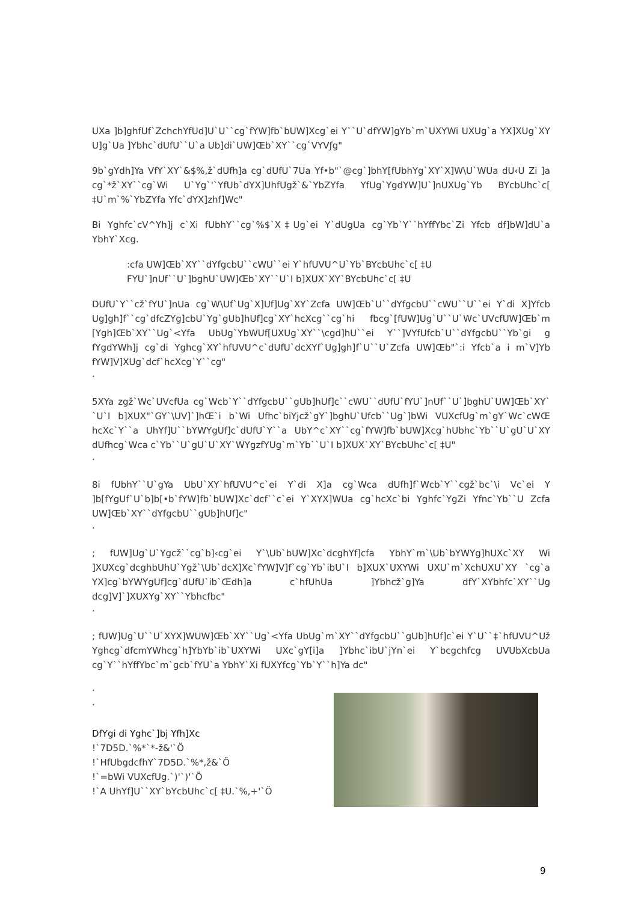UXa ]b]ghfUf`ZchchYfUd]U`U``cg`fYW]fb`bUW]Xcg`ei Y``U`dfYW]gYb`m`UXYWi UXUg`a YX]XUg`XY U]g`Ua ]Ybhc`dUfU``U`a Ub]di`UW]Œb`XY``cg`VYVƒg"
9b`gYdh]Ya VfY`XY`&$%,ž`dUfh]a cg`dUfU`7Ua Yf•b"`@cg`]bhY[fUbhYg`XY`X]W\U`WUa dU‹U Zi ]a cg`*ž`XY``cg`Wi U`Yg`'`YfUb`dYX]UhfUgž`&`YbZYfa YfUg`YgdYW]U`]nUXUg`Yb BYcbUhc`c[ ‡U`m`%`YbZYfa Yfc`dYX]zhf]Wc"
Bi Yghfc`cV^Yh]j c`Xi fUbhY``cg`%$`X‡Ug`ei Y`dUgUa cg`Yb`Y``hYffYbc`Zi Yfcb df]bW]dU`a YbhY`Xcg.
:cfa UW]Œb`XY``dYfgcbU``cWU``ei Y`hfUVU^U`Yb`BYcbUhc`c[ ‡U
FYU`]nUf``U`]bghU`UW]Œb`XY``U`I b]XUX`XY`BYcbUhc`c[ ‡U
DUfU`Y``cž`fYU`]nUa cg`W\Uf`Ug`X]Uf]Ug`XY`Zcfa UW]Œb`U``dYfgcbU``cWU``U``ei Y`di X]Yfcb Ug]gh]f``cg`dfcZYg]cbU`Yg`gUb]hUf]cg`XY`hcXcg``cg`hi fbcg`[fUW]Ug`U``U`Wc`UVcfUW]Œb`m [Ygh]Œb`XY``Ug`<Yfa UbUg`YbWUf[UXUg`XY``\cgd]hU``ei Y``]VYfUfcb`U``dYfgcbU``Yb`gi g fYgdYWh]j cg`di Yghcg`XY`hfUVU^c`dUfU`dcXYf`Ug]gh]f`U``U`Zcfa UW]Œb"`:i Yfcb`a i m`V]Yb fYW]V]XUg`dcf`hcXcg`Y``cg"
·
5XYa zgž`Wc`UVcfUa cg`Wcb`Y``dYfgcbU``gUb]hUf]c``cWU``dUfU`fYU`]nUf``U`]bghU`UW]Œb`XY` `U`I b]XUX"`GY`\UV]`]hŒ`i b`Wi Ufhc`biYjcž`gY`]bghU`Ufcb``Ug`]bWi VUXcfUg`m`gY`Wc`cWŒ hcXc`Y``a UhYf]U``bYWYgUf]c`dUfU`Y``a UbY^c`XY``cg`fYW]fb`bUW]Xcg`hUbhc`Yb``U`gU`U`XY dUfhcg`Wca c`Yb``U`gU`U`XY`WYgzfYUg`m`Yb``U`I b]XUX`XY`BYcbUhc`c[ ‡U"
·
8i fUbhY``U`gYa UbU`XY`hfUVU^c`ei Y`di X]a cg`Wca dUfh]f`Wcb`Y``cgž`bc`\i Vc`ei Y ]b[fYgUf`U`b]b[•b`fYW]fb`bUW]Xc`dcf``c`ei Y`XYX]WUa cg`hcXc`bi Yghfc`YgZi Yfnc`Yb``U Zcfa UW]Œb`XY``dYfgcbU``gUb]hUf]c"
·
; fUW]Ug`U`Ygcž``cg`b]‹cg`ei Y`\Ub`bUW]Xc`dcghYf]cfa YbhY`m`\Ub`bYWYg]hUXc`XY Wi ]XUXcg`dcghbUhU`Ygž`\Ub`dcX]Xc`fYW]V]f`cg`Yb`ibU`I b]XUX`UXYWi UXU`m`XchUXU`XY `cg`a YX]cg`bYWYgUf]cg`dUfU`ib`Œdh]a c`hfUhUa ]Ybhcž`g]Ya dfY`XYbhfc`XY``Ug dcg]V]`]XUXYg`XY``Ybhcfbc"
·
; fUW]Ug`U``U`XYX]WUW]Œb`XY``Ug`<Yfa UbUg`m`XY``dYfgcbU``gUb]hUf]c`ei Y`U``‡`hfUVU^Už Yghcg`dfcmYWhcg`h]YbYb`ib`UXYWi UXc`gY[i]a ]Ybhc`ibU`jYn`ei Y`bcgchfcg UVUbXcbUa cg`Y``hYffYbc`m`gcb`fYU`a YbhY`Xi fUXYfcg`Yb`Y``h]Ya dc"
·
·
DfYgi di Yghc`]bj Yfh]Xc
!`7D5D.`%*`*-ž&'`Ö
!`HfUbgdcfhY`7D5D.`%*,ž&`Ö
!`=bWi VUXcfUg.`)'`)'`Ö
!`A UhYf]U``XY`bYcbUhc`c[ ‡U.`%,+'`Ö
9